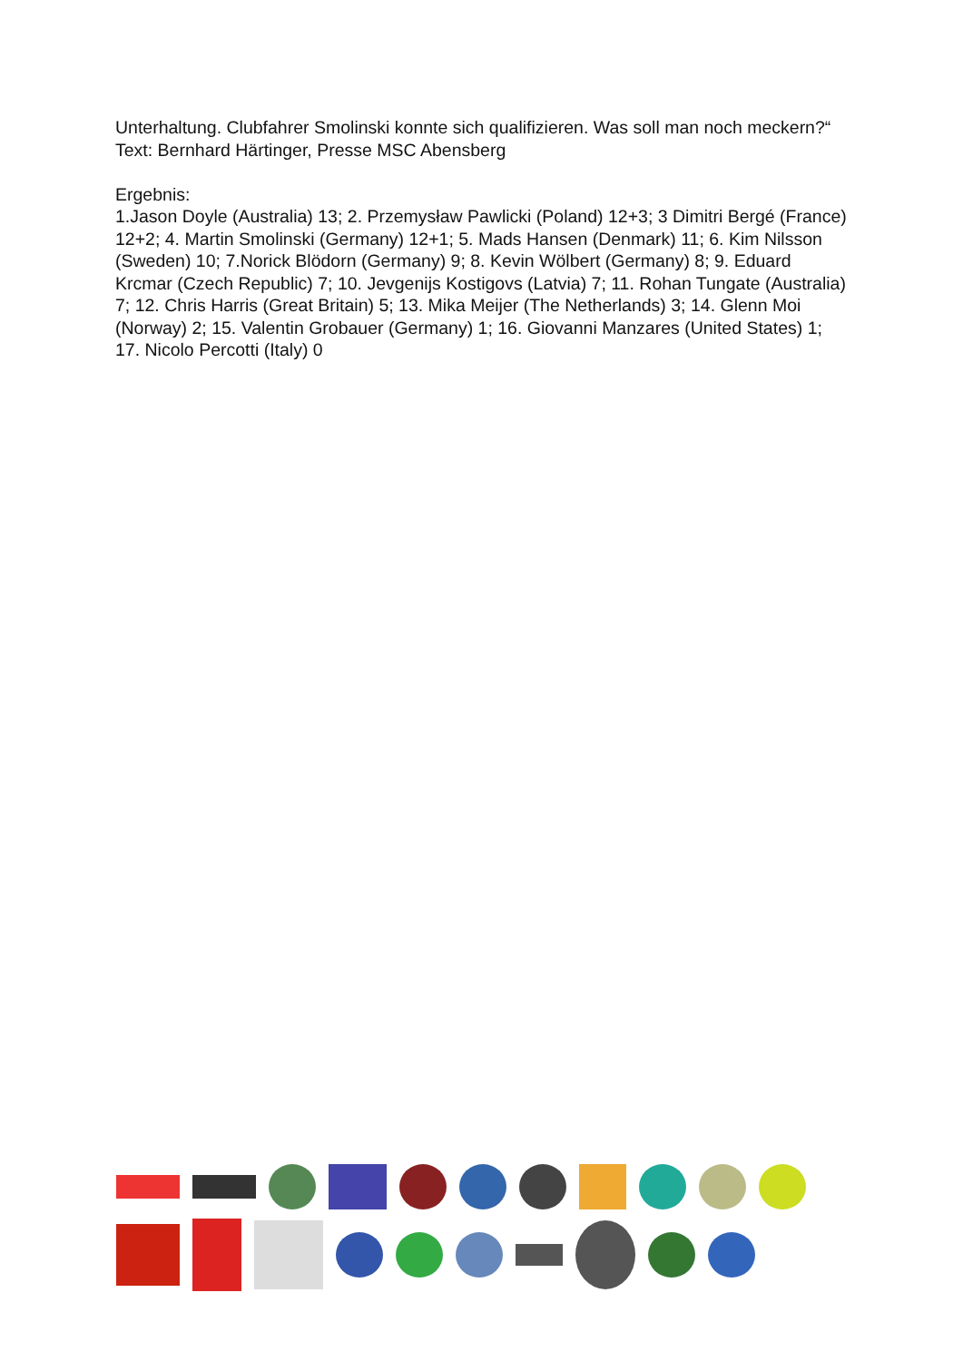Unterhaltung. Clubfahrer Smolinski konnte sich qualifizieren. Was soll man noch meckern?“
Text: Bernhard Härtinger, Presse MSC Abensberg
Ergebnis:
1.Jason Doyle (Australia) 13; 2. Przemysław Pawlicki (Poland) 12+3; 3 Dimitri Bergé (France) 12+2; 4. Martin Smolinski (Germany) 12+1; 5. Mads Hansen (Denmark) 11; 6. Kim Nilsson (Sweden) 10; 7.Norick Blödorn (Germany) 9; 8. Kevin Wölbert (Germany) 8; 9. Eduard Krcmar (Czech Republic) 7; 10. Jevgenijs Kostigovs (Latvia) 7; 11. Rohan Tungate (Australia) 7; 12. Chris Harris (Great Britain) 5; 13. Mika Meijer (The Netherlands) 3; 14. Glenn Moi (Norway) 2; 15. Valentin Grobauer (Germany) 1; 16. Giovanni Manzares (United States) 1; 17. Nicolo Percotti (Italy) 0